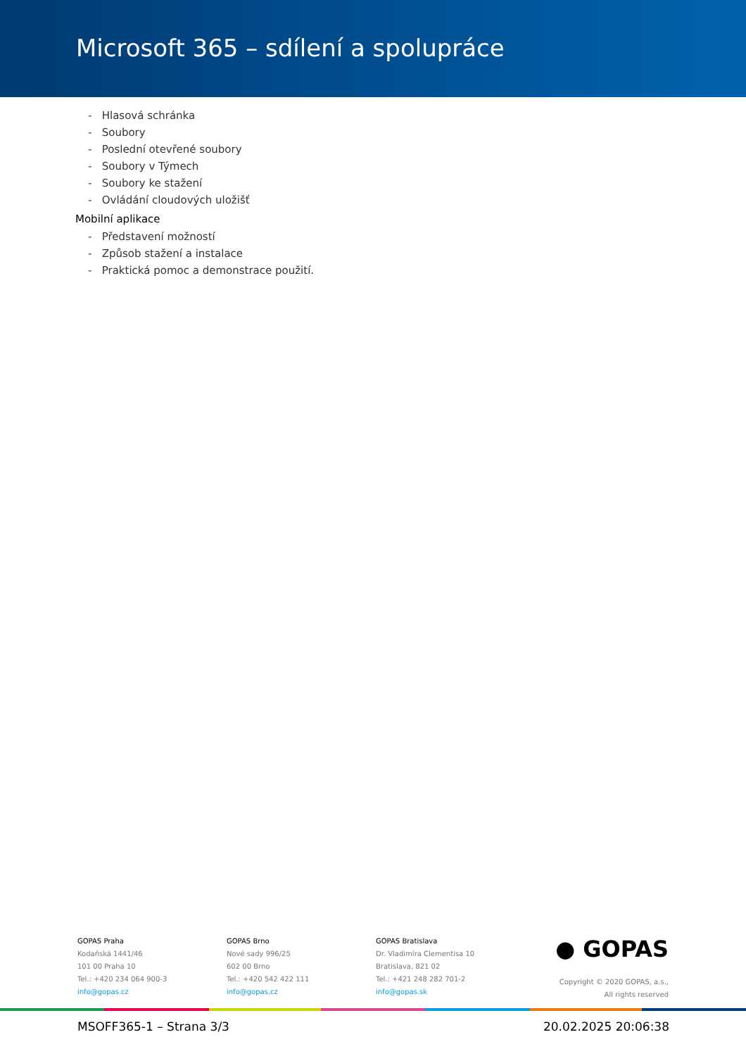Microsoft 365 – sdílení a spolupráce
- Hlasová schránka
- Soubory
- Poslední otevřené soubory
- Soubory v Týmech
- Soubory ke stažení
- Ovládání cloudových uložišť
Mobilní aplikace
- Představení možností
- Způsob stažení a instalace
- Praktická pomoc a demonstrace použití.
GOPAS Praha
Kodaňská 1441/46
101 00 Praha 10
Tel.: +420 234 064 900-3
info@gopas.cz
GOPAS Brno
Nové sady 996/25
602 00 Brno
Tel.: +420 542 422 111
info@gopas.cz
GOPAS Bratislava
Dr. Vladimíra Clementisa 10
Bratislava, 821 02
Tel.: +421 248 282 701-2
info@gopas.sk
● GOPAS
Copyright © 2020 GOPAS, a.s.,
All rights reserved
MSOFF365-1 – Strana 3/3 20.02.2025 20:06:38